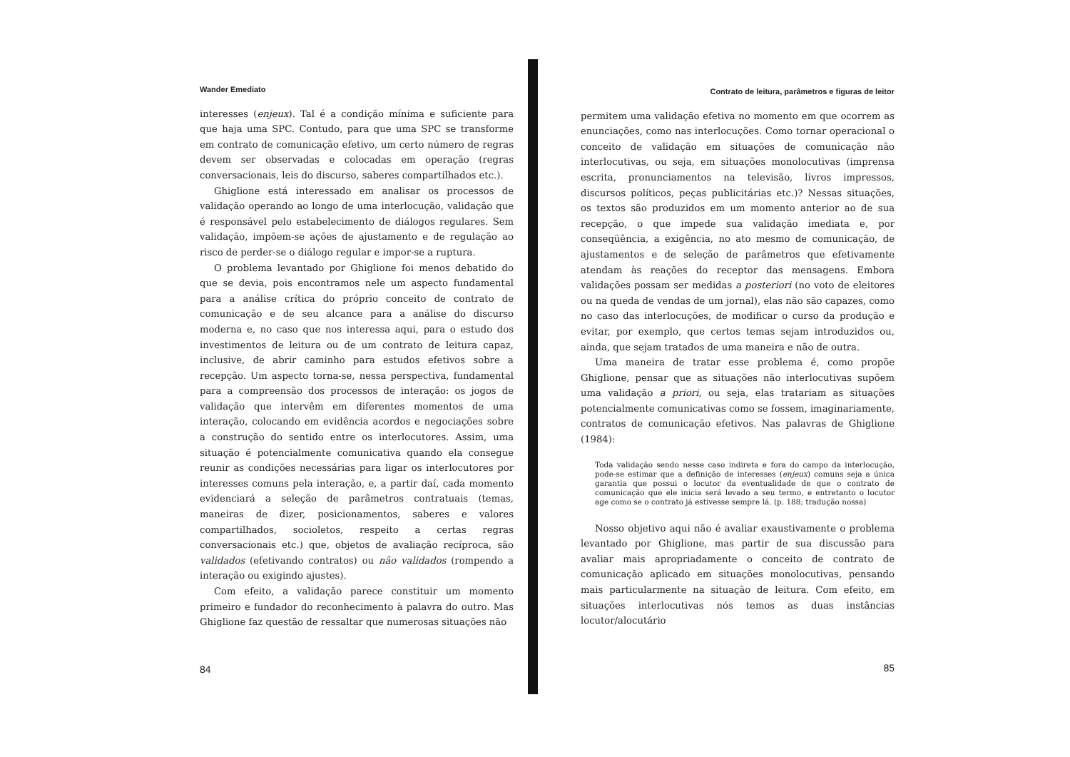Wander Emediato
interesses (enjeux). Tal é a condição mínima e suficiente para que haja uma SPC. Contudo, para que uma SPC se transforme em contrato de comunicação efetivo, um certo número de regras devem ser observadas e colocadas em operação (regras conversacionais, leis do discurso, saberes compartilhados etc.).
Ghiglione está interessado em analisar os processos de validação operando ao longo de uma interlocução, validação que é responsável pelo estabelecimento de diálogos regulares. Sem validação, impõem-se ações de ajustamento e de regulação ao risco de perder-se o diálogo regular e impor-se a ruptura.
O problema levantado por Ghiglione foi menos debatido do que se devia, pois encontramos nele um aspecto fundamental para a análise crítica do próprio conceito de contrato de comunicação e de seu alcance para a análise do discurso moderna e, no caso que nos interessa aqui, para o estudo dos investimentos de leitura ou de um contrato de leitura capaz, inclusive, de abrir caminho para estudos efetivos sobre a recepção. Um aspecto torna-se, nessa perspectiva, fundamental para a compreensão dos processos de interação: os jogos de validação que intervêm em diferentes momentos de uma interação, colocando em evidência acordos e negociações sobre a construção do sentido entre os interlocutores. Assim, uma situação é potencialmente comunicativa quando ela consegue reunir as condições necessárias para ligar os interlocutores por interesses comuns pela interação, e, a partir daí, cada momento evidenciará a seleção de parâmetros contratuais (temas, maneiras de dizer, posicionamentos, saberes e valores compartilhados, socioletos, respeito a certas regras conversacionais etc.) que, objetos de avaliação recíproca, são validados (efetivando contratos) ou não validados (rompendo a interação ou exigindo ajustes).
Com efeito, a validação parece constituir um momento primeiro e fundador do reconhecimento à palavra do outro. Mas Ghiglione faz questão de ressaltar que numerosas situações não
84
Contrato de leitura, parâmetros e figuras de leitor
permitem uma validação efetiva no momento em que ocorrem as enunciações, como nas interlocuções. Como tornar operacional o conceito de validação em situações de comunicação não interlocutivas, ou seja, em situações monolocutivas (imprensa escrita, pronunciamentos na televisão, livros impressos, discursos políticos, peças publicitárias etc.)? Nessas situações, os textos são produzidos em um momento anterior ao de sua recepção, o que impede sua validação imediata e, por conseqüência, a exigência, no ato mesmo de comunicação, de ajustamentos e de seleção de parâmetros que efetivamente atendam às reações do receptor das mensagens. Embora validações possam ser medidas a posteriori (no voto de eleitores ou na queda de vendas de um jornal), elas não são capazes, como no caso das interlocuções, de modificar o curso da produção e evitar, por exemplo, que certos temas sejam introduzidos ou, ainda, que sejam tratados de uma maneira e não de outra.
Uma maneira de tratar esse problema é, como propõe Ghiglione, pensar que as situações não interlocutivas supõem uma validação a priori, ou seja, elas tratariam as situações potencialmente comunicativas como se fossem, imaginariamente, contratos de comunicação efetivos. Nas palavras de Ghiglione (1984):
Toda validação sendo nesse caso indireta e fora do campo da interlocução, pode-se estimar que a definição de interesses (enjeux) comuns seja a única garantia que possui o locutor da eventualidade de que o contrato de comunicação que ele inicia será levado a seu termo, e entretanto o locutor age como se o contrato já estivesse sempre lá. (p. 188; tradução nossa)
Nosso objetivo aqui não é avaliar exaustivamente o problema levantado por Ghiglione, mas partir de sua discussão para avaliar mais apropriadamente o conceito de contrato de comunicação aplicado em situações monolocutivas, pensando mais particularmente na situação de leitura. Com efeito, em situações interlocutivas nós temos as duas instâncias locutor/alocutário
85